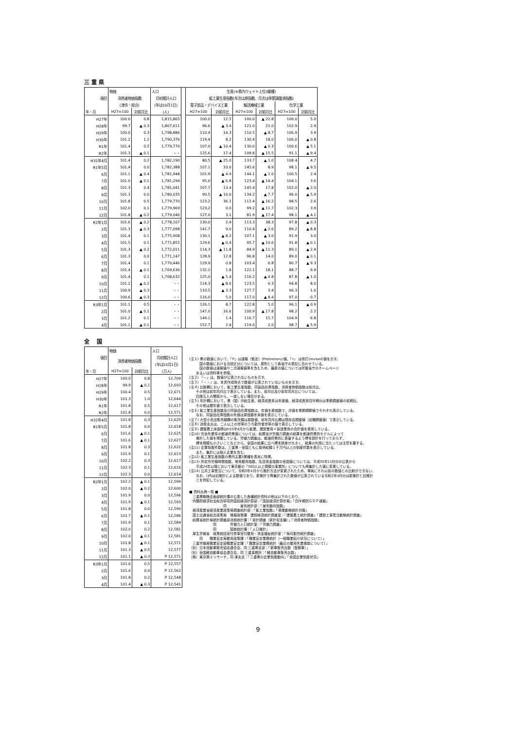三 重 県
| | 物価 | | 人口 | | 生産(※県内ウェイト上位3業種) | | | | | |
| --- | --- | --- | --- | --- | --- | --- | --- | --- | --- | --- |
| 項目 | 消費者物価指数 | | 月初推計人口 | | 鉱工業生産指数(年次は原指数、月次は季節調整済指数) | | | | | |
| | (津市・総合) | | (年は10月1日) | | 電子部品・デバイス工業 | | 輸送機械工業 | | 化学工業 | |
| 年・月 | H27=100 | 対前月比 | (人) | | H27=100 | 対前月比 | H27=100 | 対前月比 | H27=100 | 対前月比 |
| H27年 | 100.0 | 0.8 | 1,815,865 | | 100.0 | 12.5 | 100.0 | ▲ 22.8 | 100.0 | 5.0 |
| H28年 | 99.7 | ▲ 0.3 | 1,807,611 | | 96.6 | ▲ 3.4 | 121.0 | 21.0 | 102.9 | 2.9 |
| H29年 | 100.0 | 0.3 | 1,798,886 | | 110.4 | 14.3 | 110.5 | ▲ 8.7 | 106.9 | 3.9 |
| H30年 | 101.2 | 1.2 | 1,790,376 | | 119.4 | 8.2 | 130.4 | 18.0 | 106.0 | ▲ 0.8 |
| R1年 | 101.4 | 0.2 | 1,779,770 | | 107.0 | ▲ 10.4 | 130.0 | ▲ 0.3 | 100.6 | ▲ 5.1 |
| R2年 | 101.3 | ▲ 0.1 | ・・ | | 125.6 | 17.4 | 109.8 | ▲ 15.5 | 91.1 | ▲ 9.4 |
| H31年4月 | 101.4 | 0.2 | 1,782,190 | | 80.5 | ▲ 25.0 | 133.7 | ▲ 1.0 | 108.4 | 4.7 |
| R1年5月 | 101.4 | 0.0 | 1,782,388 | | 107.1 | 33.0 | 145.6 | 8.9 | 98.1 | ▲ 9.5 |
| 6月 | 101.1 | ▲ 0.4 | 1,781,948 | | 101.9 | ▲ 4.9 | 144.1 | ▲ 1.0 | 100.5 | 2.4 |
| 7月 | 101.0 | ▲ 0.1 | 1,781,294 | | 95.0 | ▲ 6.8 | 123.4 | ▲ 14.4 | 104.1 | 3.6 |
| 8月 | 101.3 | 0.4 | 1,781,041 | | 107.7 | 13.4 | 145.4 | 17.8 | 102.0 | ▲ 2.0 |
| 9月 | 101.3 | 0.0 | 1,780,035 | | 90.5 | ▲ 16.0 | 134.2 | ▲ 7.7 | 96.0 | ▲ 5.9 |
| 10月 | 101.8 | 0.5 | 1,779,770 | | 123.2 | 36.1 | 112.4 | ▲ 16.2 | 98.5 | 2.6 |
| 11月 | 102.0 | 0.1 | 1,779,969 | | 123.2 | 0.0 | 99.2 | ▲ 11.7 | 102.3 | 3.9 |
| 12月 | 101.8 | ▲ 0.2 | 1,779,046 | | 127.0 | 3.1 | 81.9 | ▲ 17.4 | 98.1 | ▲ 4.1 |
| R2年1月 | 101.6 | ▲ 0.2 | 1,778,107 | | 130.0 | 2.4 | 113.3 | 38.3 | 97.8 | ▲ 0.3 |
| 2月 | 101.3 | ▲ 0.3 | 1,777,098 | | 141.7 | 9.0 | 110.4 | ▲ 2.6 | 89.2 | ▲ 8.8 |
| 3月 | 101.4 | 0.1 | 1,775,908 | | 130.1 | ▲ 8.2 | 107.1 | ▲ 3.0 | 91.9 | 3.0 |
| 4月 | 101.5 | 0.1 | 1,771,855 | | 129.6 | ▲ 0.4 | 95.7 | ▲ 10.6 | 91.8 | ▲ 0.1 |
| 5月 | 101.3 | ▲ 0.2 | 1,772,011 | | 114.3 | ▲ 11.8 | 84.9 | ▲ 11.3 | 89.1 | ▲ 2.9 |
| 6月 | 101.3 | 0.0 | 1,771,147 | | 128.9 | 12.8 | 96.8 | 14.0 | 89.0 | ▲ 0.1 |
| 7月 | 101.4 | 0.1 | 1,770,446 | | 129.9 | 0.8 | 103.4 | 6.8 | 80.7 | ▲ 9.3 |
| 8月 | 101.4 | ▲ 0.1 | 1,769,636 | | 132.2 | 1.8 | 122.1 | 18.1 | 88.7 | 9.9 |
| 9月 | 101.4 | 0.1 | 1,768,632 | | 125.0 | ▲ 5.4 | 116.2 | ▲ 4.8 | 87.8 | ▲ 1.0 |
| 10月 | 101.2 | ▲ 0.2 | ・・ | | 114.3 | ▲ 8.6 | 123.5 | 6.3 | 94.8 | 8.0 |
| 11月 | 100.9 | ▲ 0.3 | ・・ | | 110.5 | ▲ 3.3 | 127.7 | 3.4 | 96.3 | 1.6 |
| 12月 | 100.6 | ▲ 0.3 | ・・ | | 116.0 | 5.0 | 117.0 | ▲ 8.4 | 97.0 | 0.7 |
| R3年1月 | 101.1 | 0.5 | ・・ | | 126.1 | 8.7 | 122.8 | 5.0 | 96.1 | ▲ 0.9 |
| 2月 | 101.0 | ▲ 0.1 | ・・ | | 147.0 | 16.6 | 100.9 | ▲ 17.8 | 98.2 | 2.2 |
| 3月 | 101.2 | 0.1 | ・・ | | 149.1 | 1.4 | 116.7 | 15.7 | 104.9 | 6.8 |
| 4月 | 101.1 | ▲ 0.1 | ・・ | | 152.7 | 2.4 | 119.0 | 2.0 | 98.7 | ▲ 5.9 |
全　 国
| | 物価 | | 人口 |
| --- | --- | --- | --- |
| 項目 | 消費者物価指数 | | 月初推計人口 |
| | | | (年は10月1日) |
| 年・月 | H27=100 | 対前月比 | (万人) |
| H27年 | 100.0 | 0.8 | 12,709 |
| H28年 | 99.9 | ▲ 0.1 | 12,693 |
| H29年 | 100.4 | 0.5 | 12,671 |
| H30年 | 101.3 | 1.0 | 12,644 |
| R1年 | 101.8 | 0.5 | 12,617 |
| R2年 | 101.8 | 0.0 | 12,571 |
| H31年4月 | 101.8 | 0.3 | 12,625 |
| R1年5月 | 101.8 | 0.0 | 12,618 |
| 6月 | 101.6 | ▲ 0.1 | 12,625 |
| 7月 | 101.6 | ▲ 0.1 | 12,627 |
| 8月 | 101.8 | 0.3 | 12,622 |
| 9月 | 101.9 | 0.1 | 12,613 |
| 10月 | 102.2 | 0.3 | 12,617 |
| 11月 | 102.3 | 0.1 | 12,616 |
| 12月 | 102.3 | 0.0 | 12,614 |
| R2年1月 | 102.2 | ▲ 0.1 | 12,599 |
| 2月 | 102.0 | ▲ 0.2 | 12,600 |
| 3月 | 101.9 | 0.0 | 12,596 |
| 4月 | 101.9 | ▲ 0.1 | 12,593 |
| 5月 | 101.8 | 0.0 | 12,590 |
| 6月 | 101.7 | ▲ 0.1 | 12,586 |
| 7月 | 101.9 | 0.1 | 12,584 |
| 8月 | 102.0 | 0.2 | 12,581 |
| 9月 | 102.0 | ▲ 0.1 | 12,581 |
| 10月 | 101.8 | ▲ 0.1 | 12,571 |
| 11月 | 101.3 | ▲ 0.5 | 12,577 |
| 12月 | 101.1 | ▲ 0.3 | P 12,571 |
| R3年1月 | 101.6 | 0.5 | P 12,557 |
| 2月 | 101.6 | 0.0 | P 12,562 |
| 3月 | 101.8 | 0.2 | P 12,548 |
| 4月 | 101.4 | ▲ 0.3 | P 12,541 |
(注１) 県の数値において、「P」は速報（暫定）(Preliminary)値、「r」 は改訂(revised)値を示す。
　　　国の数値における当該区分については、原則として各省庁の表記に合わせている。
　　　国の数値は速報値や二次速報値等を含むため、最新の値については所管省庁のホームページ
　　あるいは資料等を参照。
(注２) 「—」は、数値が公表されないものを示す。
(注３) 「・・」は、本書作成時点で数値が公表されていないものを示す。
(注４) 比較欄において、鉱工業生産指数、同製品在庫指数、消費者物価指数は前月比、
　　その他は前年同月比で表示している。また、前月比及び前年同月比については、
　　四捨五入の関係から、一致しない場合がある。
(注５) 年計欄において、県（国）内総生産、経済成長率は年度値、経済成長率四半期分は季節調整値の前期比、
　　その他は暦年値で表示している。
(注６) 鉱工業生産指数及び同製品在庫指数は、年値を原指数で、月値を季節調節値でそれぞれ表示している。
　　なお、同製品在庫指数の年値は原指数年末値を表示している。
(注７) 大型小売店販売額欄の販売額は原数値、前年同月比欄は既存店調整値（店舗調整値）で表示している。
(注８) 消費支出は、二人以上の世帯のうち勤労者世帯の値で表示している。
(注９) 建築着工床面積はH15年4月から鉱業、建設業用＋製造業用の合計値を使用している。
(注10) 完全失業率の都道府県値については、総務省が労働力調査の結果を都道府県別モデルによって
　　推計した値を掲載している。労働力調査は、都道府県別に表章するよう標本設計を行っておらず、
　　標本規模も小さいことなどから、全国の結果に比べ標本誤差が大きく、結果の利用に当たっては注意を要する。
(注11) 企業倒産件数は、三重県・全国ともに負債総額１千万円以上の倒産件数を表示している。
　　また、集計には個人企業を含む。
(注12) 鉱工業生産指数の県内主要3業種を表末に特掲。
(注13) 所定外労働時間指数、常用雇用指数、名目賃金指数の全国値については、平成30年11月分の公表から
　　平成24年以降において東京都の「500人以上規模の事業所」についても再集計した値に変更している。
(注14) 公共工事受注について、令和3年4月から推計方法が変更されたため、単純にそれ以前の数値との比較ができない。
　　なお、()内は旧推計による数値であり、新推計で再集計された数値が公表されている令和2年4月分は新推計と旧推計
　　とを併記している。
■ 資料出典一覧 ■
　三重県戦略企画部統計課の公表した各種統計資料の他は以下のとおり。
　内閣府経済社会総合研究所国民経済計算部：「国民経済計算年報」「四半期別ＧＤＰ速報」
　　　　　　　　　　同　　　　景気統計部：「景気動向指数」
　経済産業省経済産業政策局調査統計部：「鉱工業指数」「商業動態統計月報」
　国土交通省総合政策局　情報政策課　建設経済統計調査室：「建築着工統計調査」「建設工事受注動態統計調査」
　総務省統計局統計調査部消費統計課：「家計調査（家計収支編）」「消費者物価指数」
　　　　　　　同　　　　労働力人口統計室：「労働力調査」
　　　　　　　同　　　　国勢統計課：「人口推計」
　厚生労働省　政策統括官付参事官付雇用・賃金福祉統計室：「毎月勤労統計調査」
　　　同　　職業安定局雇用政策課：「職業安定業務統計（一般職業紹介状況について）」
　三重労働局職業安定部職業安定課：「職業安定業務統計（最近の雇用失業情勢について）」
（社）日本自動車販売協会連合会、同 三重県支部：「新車販売台数（登録車）」
（社）全国軽自動車協会連合会、同 三重事務所：「軽自動車販売台数」
（株）東京商エリサーチ、同 津支店：「三重県の企業倒産動向」「全国企業倒産状況」
9